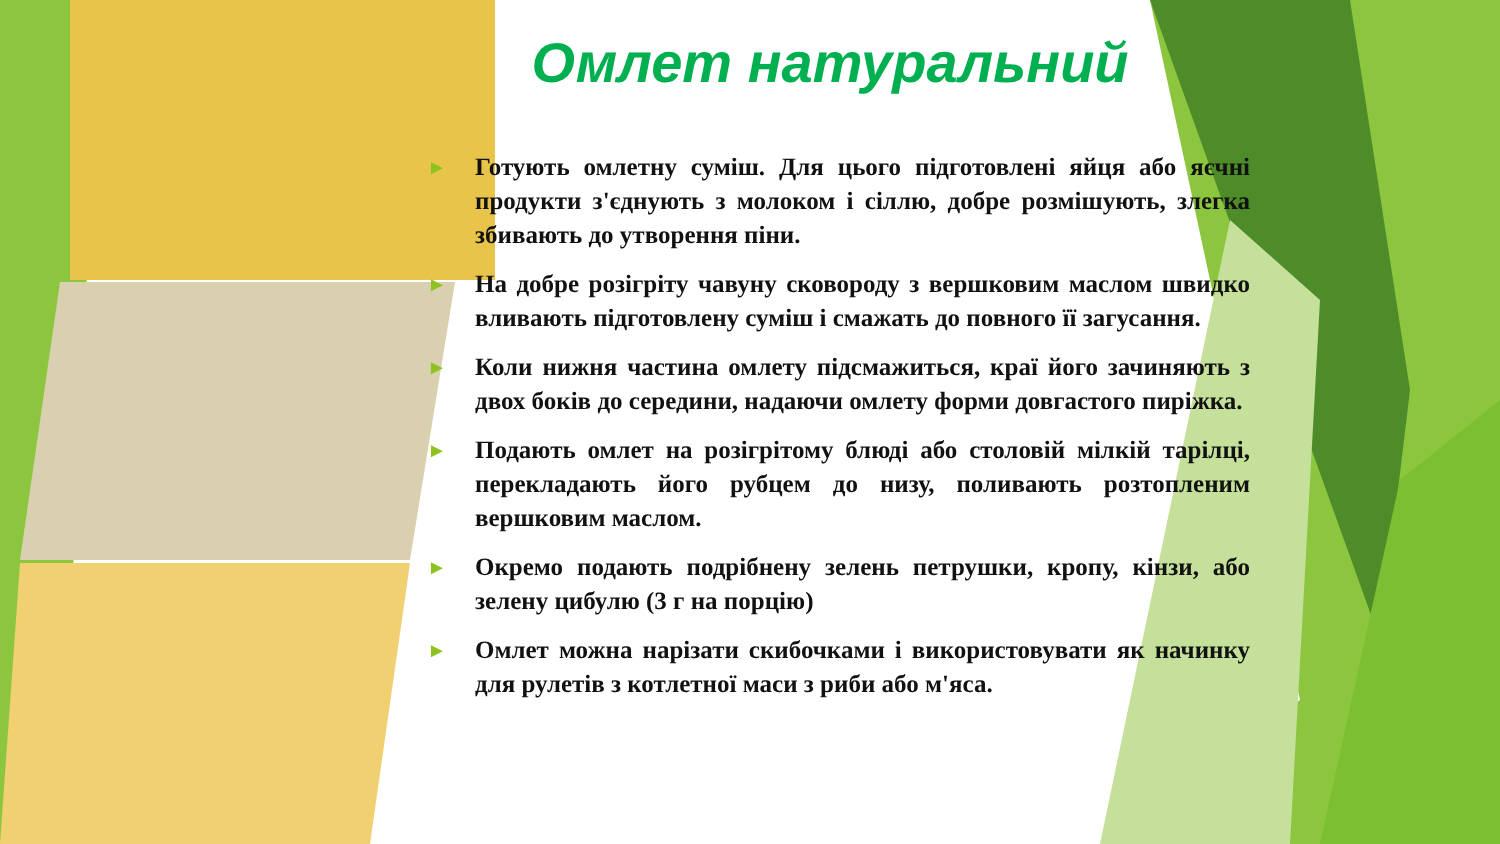Омлет натуральний
► Готують омлетну суміш. Для цього підготовлені яйця або яєчні продукти з'єднують з молоком і сіллю, добре розмішують, злегка збивають до утворення піни.
► На добре розігріту чавуну сковороду з вершковим маслом швидко вливають підготовлену суміш і смажать до повного її загусання.
► Коли нижня частина омлету підсмажиться, краї його зачиняють з двох боків до середини, надаючи омлету форми довгастого пиріжка.
► Подають омлет на розігрітому блюді або столовій мілкій тарілці, перекладають його рубцем до низу, поливають розтопленим вершковим маслом.
► Окремо подають подрібнену зелень петрушки, кропу, кінзи, або зелену цибулю (3 г на порцію)
► Омлет можна нарізати скибочками і використовувати як начинку для рулетів з котлетної маси з риби або м'яса.